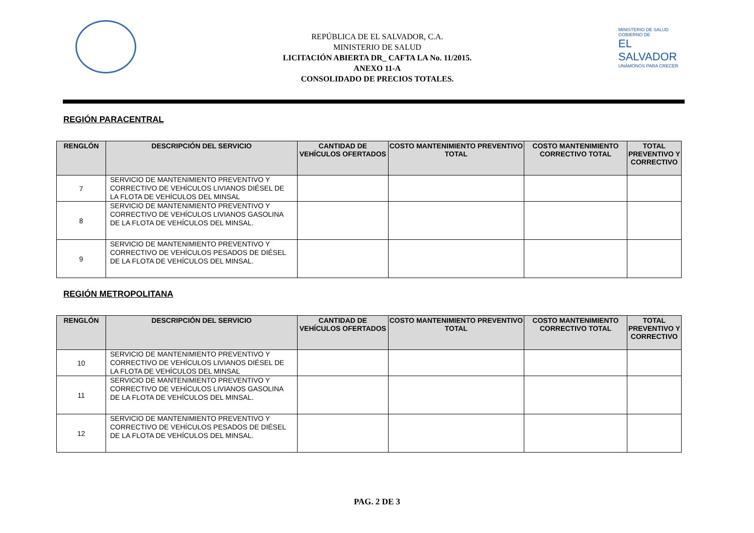REPÚBLICA DE EL SALVADOR, C.A.
MINISTERIO DE SALUD
LICITACIÓN ABIERTA DR_ CAFTA LA No. 11/2015.
ANEXO 11-A
CONSOLIDADO DE PRECIOS TOTALES.
MINISTERIO DE SALUD
GOBIERNO DE
EL SALVADOR
UNÁMONOS PARA CRECER
REGIÓN PARACENTRAL
| RENGLÓN | DESCRIPCIÓN DEL SERVICIO | CANTIDAD DE VEHÍCULOS OFERTADOS | COSTO MANTENIMIENTO PREVENTIVO TOTAL | COSTO MANTENIMIENTO CORRECTIVO TOTAL | TOTAL PREVENTIVO Y CORRECTIVO |
| --- | --- | --- | --- | --- | --- |
| 7 | SERVICIO DE MANTENIMIENTO PREVENTIVO Y CORRECTIVO DE VEHÍCULOS LIVIANOS DIÉSEL DE LA FLOTA DE VEHÍCULOS DEL MINSAL | | | | |
| 8 | SERVICIO DE MANTENIMIENTO PREVENTIVO Y CORRECTIVO DE VEHÍCULOS LIVIANOS GASOLINA DE LA FLOTA DE VEHÍCULOS DEL MINSAL. | | | | |
| 9 | SERVICIO DE MANTENIMIENTO PREVENTIVO Y CORRECTIVO DE VEHÍCULOS PESADOS DE DIÉSEL DE LA FLOTA DE VEHÍCULOS DEL MINSAL. | | | | |
REGIÓN METROPOLITANA
| RENGLÓN | DESCRIPCIÓN DEL SERVICIO | CANTIDAD DE VEHÍCULOS OFERTADOS | COSTO MANTENIMIENTO PREVENTIVO TOTAL | COSTO MANTENIMIENTO CORRECTIVO TOTAL | TOTAL PREVENTIVO Y CORRECTIVO |
| --- | --- | --- | --- | --- | --- |
| 10 | SERVICIO DE MANTENIMIENTO PREVENTIVO Y CORRECTIVO DE VEHÍCULOS LIVIANOS DIÉSEL DE LA FLOTA DE VEHÍCULOS DEL MINSAL | | | | |
| 11 | SERVICIO DE MANTENIMIENTO PREVENTIVO Y CORRECTIVO DE VEHÍCULOS LIVIANOS GASOLINA DE LA FLOTA DE VEHÍCULOS DEL MINSAL. | | | | |
| 12 | SERVICIO DE MANTENIMIENTO PREVENTIVO Y CORRECTIVO DE VEHÍCULOS PESADOS DE DIÉSEL DE LA FLOTA DE VEHÍCULOS DEL MINSAL. | | | | |
PAG. 2 DE 3